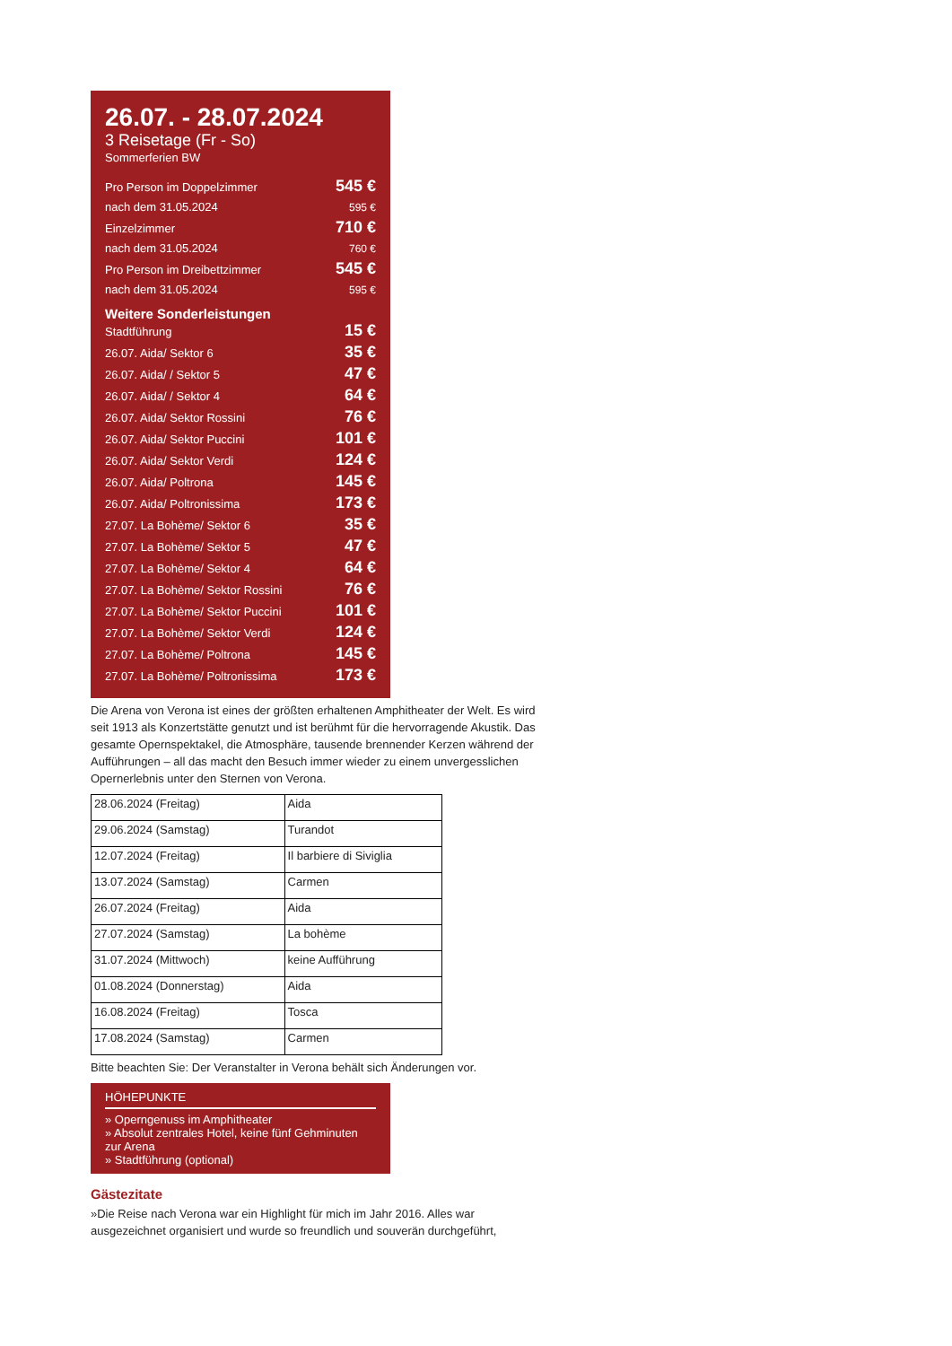26.07. - 28.07.2024
3 Reisetage (Fr - So)
Sommerferien BW
Pro Person im Doppelzimmer 545 €
nach dem 31.05.2024 595 €
Einzelzimmer 710 €
nach dem 31.05.2024 760 €
Pro Person im Dreibettzimmer 545 €
nach dem 31.05.2024 595 €
Weitere Sonderleistungen
Stadtführung 15 €
26.07. Aida/ Sektor 6 35 €
26.07. Aida/ / Sektor 5 47 €
26.07. Aida/ / Sektor 4 64 €
26.07. Aida/ Sektor Rossini 76 €
26.07. Aida/ Sektor Puccini 101 €
26.07. Aida/ Sektor Verdi 124 €
26.07. Aida/ Poltrona 145 €
26.07. Aida/ Poltronissima 173 €
27.07. La Bohème/ Sektor 6 35 €
27.07. La Bohème/ Sektor 5 47 €
27.07. La Bohème/ Sektor 4 64 €
27.07. La Bohème/ Sektor Rossini 76 €
27.07. La Bohème/ Sektor Puccini 101 €
27.07. La Bohème/ Sektor Verdi 124 €
27.07. La Bohème/ Poltrona 145 €
27.07. La Bohème/ Poltronissima 173 €
Die Arena von Verona ist eines der größten erhaltenen Amphitheater der Welt. Es wird seit 1913 als Konzertstätte genutzt und ist berühmt für die hervorragende Akustik. Das gesamte Opernspektakel, die Atmosphäre, tausende brennender Kerzen während der Aufführungen – all das macht den Besuch immer wieder zu einem unvergesslichen Opernerlebnis unter den Sternen von Verona.
| 28.06.2024 (Freitag) | Aida |
| 29.06.2024 (Samstag) | Turandot |
| 12.07.2024 (Freitag) | Il barbiere di Siviglia |
| 13.07.2024 (Samstag) | Carmen |
| 26.07.2024 (Freitag) | Aida |
| 27.07.2024 (Samstag) | La bohème |
| 31.07.2024 (Mittwoch) | keine Aufführung |
| 01.08.2024 (Donnerstag) | Aida |
| 16.08.2024 (Freitag) | Tosca |
| 17.08.2024 (Samstag) | Carmen |
Bitte beachten Sie: Der Veranstalter in Verona behält sich Änderungen vor.
HÖHEPUNKTE
» Operngenuss im Amphitheater
» Absolut zentrales Hotel, keine fünf Gehminuten zur Arena
» Stadtführung (optional)
Gästezitate
»Die Reise nach Verona war ein Highlight für mich im Jahr 2016. Alles war ausgezeichnet organisiert und wurde so freundlich und souverän durchgeführt,